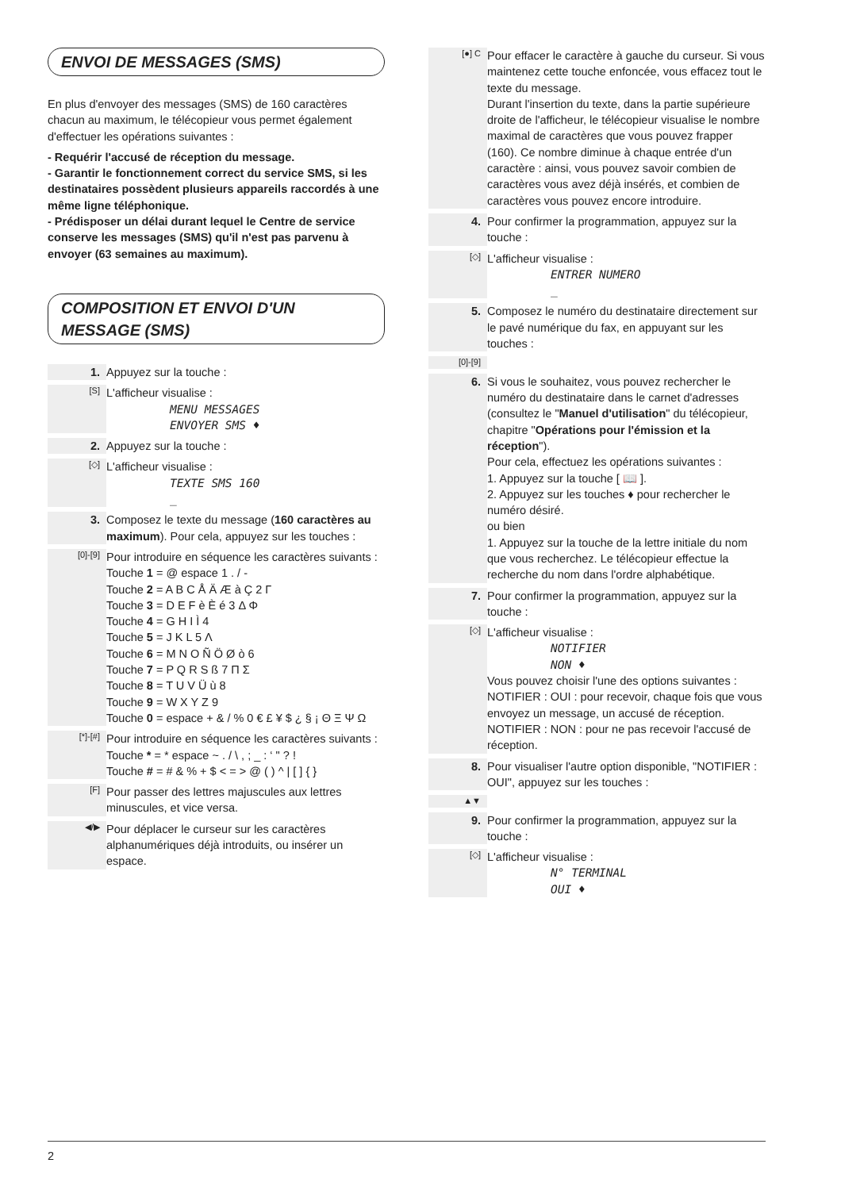ENVOI DE MESSAGES (SMS)
En plus d'envoyer des messages (SMS) de 160 caractères chacun au maximum, le télécopieur vous permet également d'effectuer les opérations suivantes :
- Requérir l'accusé de réception du message.
- Garantir le fonctionnement correct du service SMS, si les destinataires possèdent plusieurs appareils raccordés à une même ligne téléphonique.
- Prédisposer un délai durant lequel le Centre de service conserve les messages (SMS) qu'il n'est pas parvenu à envoyer (63 semaines au maximum).
COMPOSITION ET ENVOI D'UN MESSAGE (SMS)
1. Appuyez sur la touche :
[S]
L'afficheur visualise :
MENU MESSAGES
ENVOYER SMS ♦
2. Appuyez sur la touche :
[◇]
L'afficheur visualise :
TEXTE SMS 160
_
3. Composez le texte du message (160 caractères au maximum). Pour cela, appuyez sur les touches :
[0]-[9]
Pour introduire en séquence les caractères suivants :
Touche 1 = @ espace 1 . / -
Touche 2 = A B C Å Ä Æ à Ç 2 Γ
Touche 3 = D E F è È é 3 Δ Φ
Touche 4 = G H I Ì 4
Touche 5 = J K L 5 Λ
Touche 6 = M N O Ñ Ö Ø ò 6
Touche 7 = P Q R S ß 7 Π Σ
Touche 8 = T U V Ü ù 8
Touche 9 = W X Y Z 9
Touche 0 = espace + & / % 0 € £ ¥ $ ¿ § ¡ Θ Ξ Ψ Ω
[*]-[#]
Pour introduire en séquence les caractères suivants :
Touche * = * espace ~ . / \ , ; _ : ‘ " ? !
Touche # = # & % + $ < = > @ ( ) ^ | [ ] { }
[F]
Pour passer des lettres majuscules aux lettres minuscules, et vice versa.
◀/▶
Pour déplacer le curseur sur les caractères alphanumériques déjà introduits, ou insérer un espace.
[●] C
Pour effacer le caractère à gauche du curseur. Si vous maintenez cette touche enfoncée, vous effacez tout le texte du message.
Durant l'insertion du texte, dans la partie supérieure droite de l'afficheur, le télécopieur visualise le nombre maximal de caractères que vous pouvez frapper (160). Ce nombre diminue à chaque entrée d'un caractère : ainsi, vous pouvez savoir combien de caractères vous avez déjà insérés, et combien de caractères vous pouvez encore introduire.
4. Pour confirmer la programmation, appuyez sur la touche :
[◇]
L'afficheur visualise :
ENTRER NUMERO
_
5. Composez le numéro du destinataire directement sur le pavé numérique du fax, en appuyant sur les touches :
[0]-[9]
6. Si vous le souhaitez, vous pouvez rechercher le numéro du destinataire dans le carnet d'adresses (consultez le "Manuel d'utilisation" du télécopieur, chapitre "Opérations pour l'émission et la réception").
Pour cela, effectuez les opérations suivantes :
1. Appuyez sur la touche [ 📖 ].
2. Appuyez sur les touches ♦ pour rechercher le numéro désiré.
ou bien
1. Appuyez sur la touche de la lettre initiale du nom que vous recherchez. Le télécopieur effectue la recherche du nom dans l'ordre alphabétique.
7. Pour confirmer la programmation, appuyez sur la touche :
[◇]
L'afficheur visualise :
NOTIFIER
NON ♦
Vous pouvez choisir l'une des options suivantes :
NOTIFIER : OUI : pour recevoir, chaque fois que vous envoyez un message, un accusé de réception.
NOTIFIER : NON : pour ne pas recevoir l'accusé de réception.
8. Pour visualiser l'autre option disponible, "NOTIFIER : OUI", appuyez sur les touches :
▲▼
9. Pour confirmer la programmation, appuyez sur la touche :
[◇]
L'afficheur visualise :
N° TERMINAL
OUI ♦
2